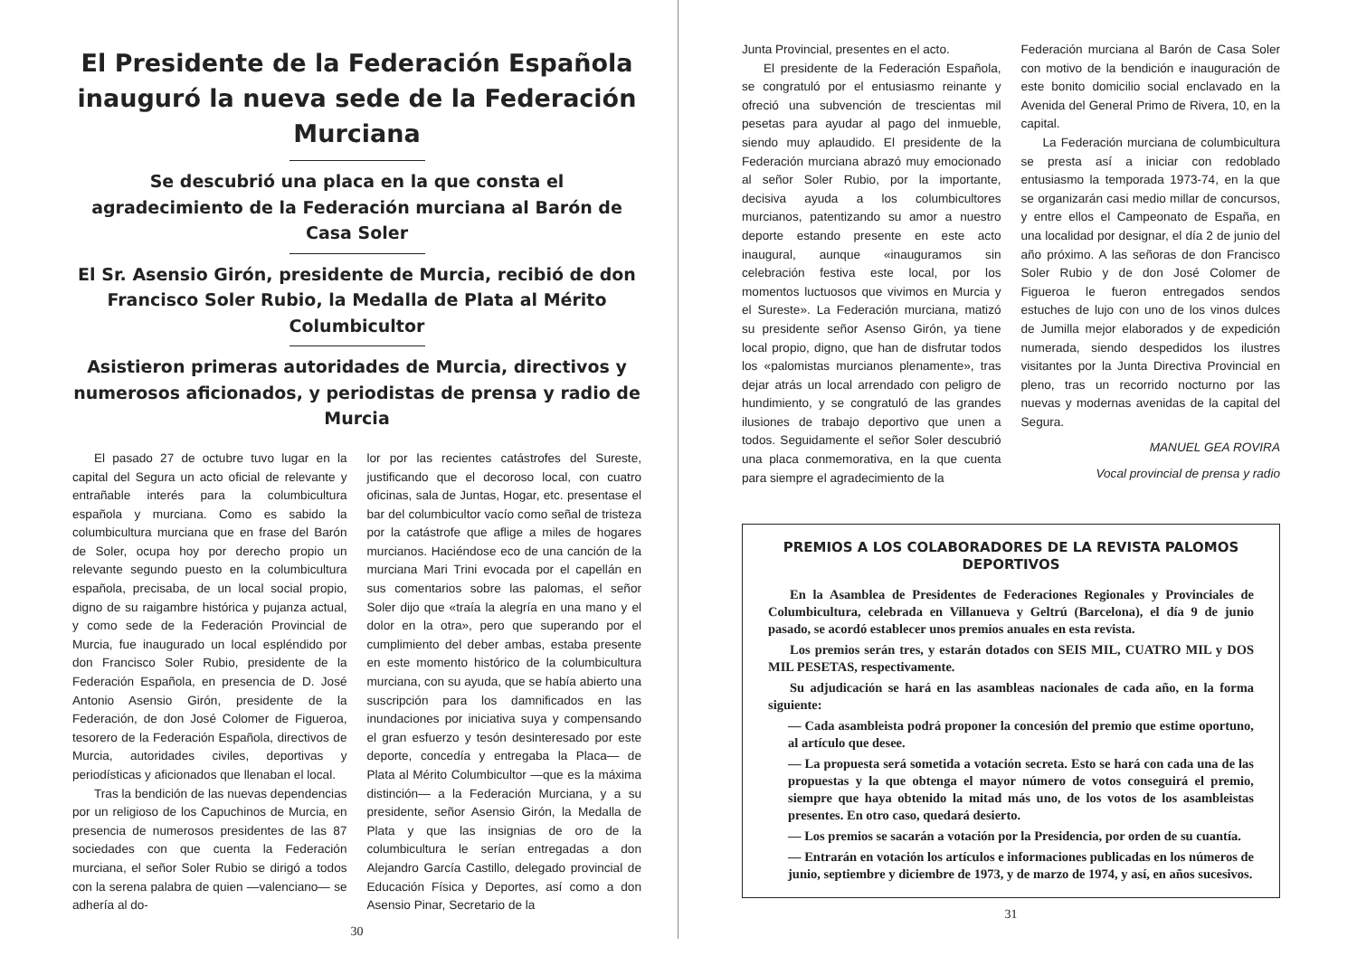El Presidente de la Federación Española inauguró la nueva sede de la Federación Murciana
Se descubrió una placa en la que consta el agradecimiento de la Federación murciana al Barón de Casa Soler
El Sr. Asensio Girón, presidente de Murcia, recibió de don Francisco Soler Rubio, la Medalla de Plata al Mérito Columbicultor
Asistieron primeras autoridades de Murcia, directivos y numerosos aficionados, y periodistas de prensa y radio de Murcia
El pasado 27 de octubre tuvo lugar en la capital del Segura un acto oficial de relevante y entrañable interés para la columbicultura española y murciana. Como es sabido la columbicultura murciana que en frase del Barón de Soler, ocupa hoy por derecho propio un relevante segundo puesto en la columbicultura española, precisaba, de un local social propio, digno de su raigambre histórica y pujanza actual, y como sede de la Federación Provincial de Murcia, fue inaugurado un local espléndido por don Francisco Soler Rubio, presidente de la Federación Española, en presencia de D. José Antonio Asensio Girón, presidente de la Federación, de don José Colomer de Figueroa, tesorero de la Federación Española, directivos de Murcia, autoridades civiles, deportivas y periodísticas y aficionados que llenaban el local.
Tras la bendición de las nuevas dependencias por un religioso de los Capuchinos de Murcia, en presencia de numerosos presidentes de las 87 sociedades con que cuenta la Federación murciana, el señor Soler Rubio se dirigó a todos con la serena palabra de quien —valenciano— se adhería al do-
lor por las recientes catástrofes del Sureste, justificando que el decoroso local, con cuatro oficinas, sala de Juntas, Hogar, etc. presentase el bar del columbicultor vacío como señal de tristeza por la catástrofe que aflige a miles de hogares murcianos. Haciéndose eco de una canción de la murciana Mari Trini evocada por el capellán en sus comentarios sobre las palomas, el señor Soler dijo que «traía la alegría en una mano y el dolor en la otra», pero que superando por el cumplimiento del deber ambas, estaba presente en este momento histórico de la columbicultura murciana, con su ayuda, que se había abierto una suscripción para los damnificados en las inundaciones por iniciativa suya y compensando el gran esfuerzo y tesón desinteresado por este deporte, concedía y entregaba la Placa— de Plata al Mérito Columbicultor —que es la máxima distinción— a la Federación Murciana, y a su presidente, señor Asensio Girón, la Medalla de Plata y que las insignias de oro de la columbicultura le serían entregadas a don Alejandro García Castillo, delegado provincial de Educación Física y Deportes, así como a don Asensio Pinar, Secretario de la
30
Junta Provincial, presentes en el acto.
El presidente de la Federación Española, se congratuló por el entusiasmo reinante y ofreció una subvención de trescientas mil pesetas para ayudar al pago del inmueble, siendo muy aplaudido. El presidente de la Federación murciana abrazó muy emocionado al señor Soler Rubio, por la importante, decisiva ayuda a los columbicultores murcianos, patentizando su amor a nuestro deporte estando presente en este acto inaugural, aunque «inauguramos sin celebración festiva este local, por los momentos luctuosos que vivimos en Murcia y el Sureste». La Federación murciana, matizó su presidente señor Asenso Girón, ya tiene local propio, digno, que han de disfrutar todos los «palomistas murcianos plenamente», tras dejar atrás un local arrendado con peligro de hundimiento, y se congratuló de las grandes ilusiones de trabajo deportivo que unen a todos. Seguidamente el señor Soler descubrió una placa conmemorativa, en la que cuenta para siempre el agradecimiento de la
Federación murciana al Barón de Casa Soler con motivo de la bendición e inauguración de este bonito domicilio social enclavado en la Avenida del General Primo de Rivera, 10, en la capital.
La Federación murciana de columbicultura se presta así a iniciar con redoblado entusiasmo la temporada 1973-74, en la que se organizarán casi medio millar de concursos, y entre ellos el Campeonato de España, en una localidad por designar, el día 2 de junio del año próximo. A las señoras de don Francisco Soler Rubio y de don José Colomer de Figueroa le fueron entregados sendos estuches de lujo con uno de los vinos dulces de Jumilla mejor elaborados y de expedición numerada, siendo despedidos los ilustres visitantes por la Junta Directiva Provincial en pleno, tras un recorrido nocturno por las nuevas y modernas avenidas de la capital del Segura.
MANUEL GEA ROVIRA
Vocal provincial de prensa y radio
PREMIOS A LOS COLABORADORES DE LA REVISTA PALOMOS DEPORTIVOS
En la Asamblea de Presidentes de Federaciones Regionales y Provinciales de Columbicultura, celebrada en Villanueva y Geltrú (Barcelona), el día 9 de junio pasado, se acordó establecer unos premios anuales en esta revista.
Los premios serán tres, y estarán dotados con SEIS MIL, CUATRO MIL y DOS MIL PESETAS, respectivamente.
Su adjudicación se hará en las asambleas nacionales de cada año, en la forma siguiente:
— Cada asambleista podrá proponer la concesión del premio que estime oportuno, al artículo que desee.
— La propuesta será sometida a votación secreta. Esto se hará con cada una de las propuestas y la que obtenga el mayor número de votos conseguirá el premio, siempre que haya obtenido la mitad más uno, de los votos de los asambleistas presentes. En otro caso, quedará desierto.
— Los premios se sacarán a votación por la Presidencia, por orden de su cuantía.
— Entrarán en votación los artículos e informaciones publicadas en los números de junio, septiembre y diciembre de 1973, y de marzo de 1974, y así, en años sucesivos.
31